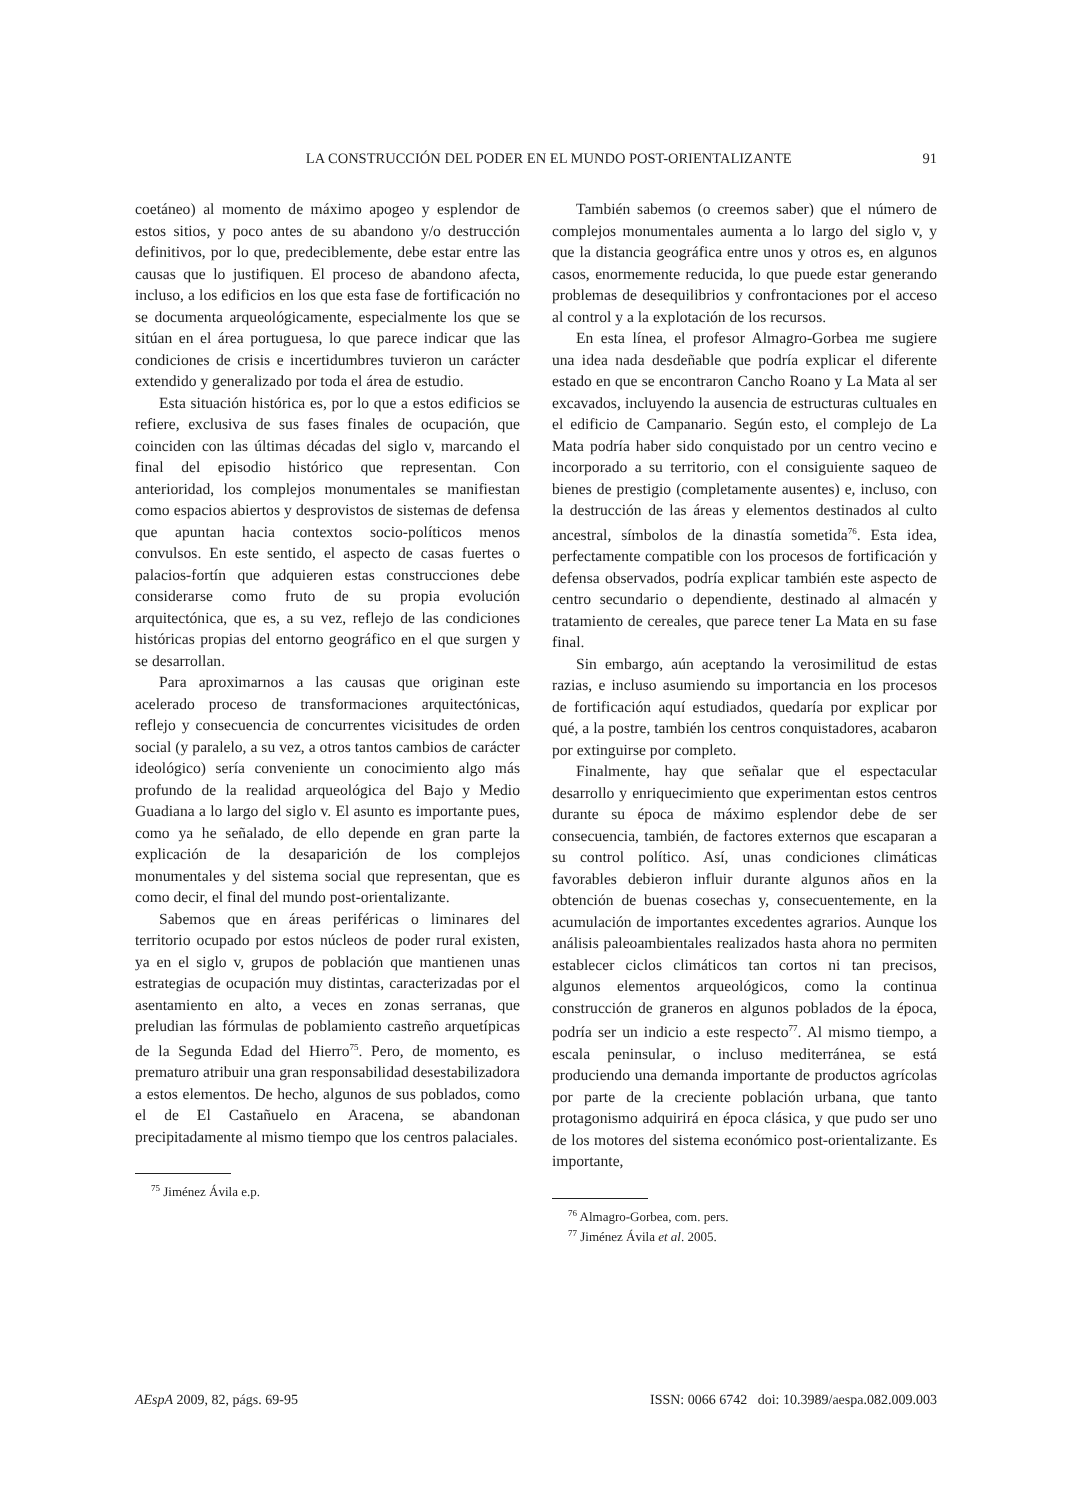LA CONSTRUCCIÓN DEL PODER EN EL MUNDO POST-ORIENTALIZANTE 91
coetáneo) al momento de máximo apogeo y esplendor de estos sitios, y poco antes de su abandono y/o destrucción definitivos, por lo que, predeciblemente, debe estar entre las causas que lo justifiquen. El proceso de abandono afecta, incluso, a los edificios en los que esta fase de fortificación no se documenta arqueológicamente, especialmente los que se sitúan en el área portuguesa, lo que parece indicar que las condiciones de crisis e incertidumbres tuvieron un carácter extendido y generalizado por toda el área de estudio.
Esta situación histórica es, por lo que a estos edificios se refiere, exclusiva de sus fases finales de ocupación, que coinciden con las últimas décadas del siglo v, marcando el final del episodio histórico que representan. Con anterioridad, los complejos monumentales se manifiestan como espacios abiertos y desprovistos de sistemas de defensa que apuntan hacia contextos socio-políticos menos convulsos. En este sentido, el aspecto de casas fuertes o palacios-fortín que adquieren estas construcciones debe considerarse como fruto de su propia evolución arquitectónica, que es, a su vez, reflejo de las condiciones históricas propias del entorno geográfico en el que surgen y se desarrollan.
Para aproximarnos a las causas que originan este acelerado proceso de transformaciones arquitectónicas, reflejo y consecuencia de concurrentes vicisitudes de orden social (y paralelo, a su vez, a otros tantos cambios de carácter ideológico) sería conveniente un conocimiento algo más profundo de la realidad arqueológica del Bajo y Medio Guadiana a lo largo del siglo v. El asunto es importante pues, como ya he señalado, de ello depende en gran parte la explicación de la desaparición de los complejos monumentales y del sistema social que representan, que es como decir, el final del mundo post-orientalizante.
Sabemos que en áreas periféricas o liminares del territorio ocupado por estos núcleos de poder rural existen, ya en el siglo v, grupos de población que mantienen unas estrategias de ocupación muy distintas, caracterizadas por el asentamiento en alto, a veces en zonas serranas, que preludian las fórmulas de poblamiento castreño arquetípicas de la Segunda Edad del Hierro<sup>75</sup>. Pero, de momento, es prematuro atribuir una gran responsabilidad desestabilizadora a estos elementos. De hecho, algunos de sus poblados, como el de El Castañuelo en Aracena, se abandonan precipitadamente al mismo tiempo que los centros palaciales.
<sup>75</sup> Jiménez Ávila e.p.
También sabemos (o creemos saber) que el número de complejos monumentales aumenta a lo largo del siglo v, y que la distancia geográfica entre unos y otros es, en algunos casos, enormemente reducida, lo que puede estar generando problemas de desequilibrios y confrontaciones por el acceso al control y a la explotación de los recursos.
En esta línea, el profesor Almagro-Gorbea me sugiere una idea nada desdeñable que podría explicar el diferente estado en que se encontraron Cancho Roano y La Mata al ser excavados, incluyendo la ausencia de estructuras cultuales en el edificio de Campanario. Según esto, el complejo de La Mata podría haber sido conquistado por un centro vecino e incorporado a su territorio, con el consiguiente saqueo de bienes de prestigio (completamente ausentes) e, incluso, con la destrucción de las áreas y elementos destinados al culto ancestral, símbolos de la dinastía sometida<sup>76</sup>. Esta idea, perfectamente compatible con los procesos de fortificación y defensa observados, podría explicar también este aspecto de centro secundario o dependiente, destinado al almacén y tratamiento de cereales, que parece tener La Mata en su fase final.
Sin embargo, aún aceptando la verosimilitud de estas razias, e incluso asumiendo su importancia en los procesos de fortificación aquí estudiados, quedaría por explicar por qué, a la postre, también los centros conquistadores, acabaron por extinguirse por completo.
Finalmente, hay que señalar que el espectacular desarrollo y enriquecimiento que experimentan estos centros durante su época de máximo esplendor debe de ser consecuencia, también, de factores externos que escaparan a su control político. Así, unas condiciones climáticas favorables debieron influir durante algunos años en la obtención de buenas cosechas y, consecuentemente, en la acumulación de importantes excedentes agrarios. Aunque los análisis paleoambientales realizados hasta ahora no permiten establecer ciclos climáticos tan cortos ni tan precisos, algunos elementos arqueológicos, como la continua construcción de graneros en algunos poblados de la época, podría ser un indicio a este respecto<sup>77</sup>. Al mismo tiempo, a escala peninsular, o incluso mediterránea, se está produciendo una demanda importante de productos agrícolas por parte de la creciente población urbana, que tanto protagonismo adquirirá en época clásica, y que pudo ser uno de los motores del sistema económico post-orientalizante. Es importante,
<sup>76</sup> Almagro-Gorbea, com. pers.
<sup>77</sup> Jiménez Ávila et al. 2005.
AEspA 2009, 82, págs. 69-95 ISSN: 0066 6742 doi: 10.3989/aespa.082.009.003